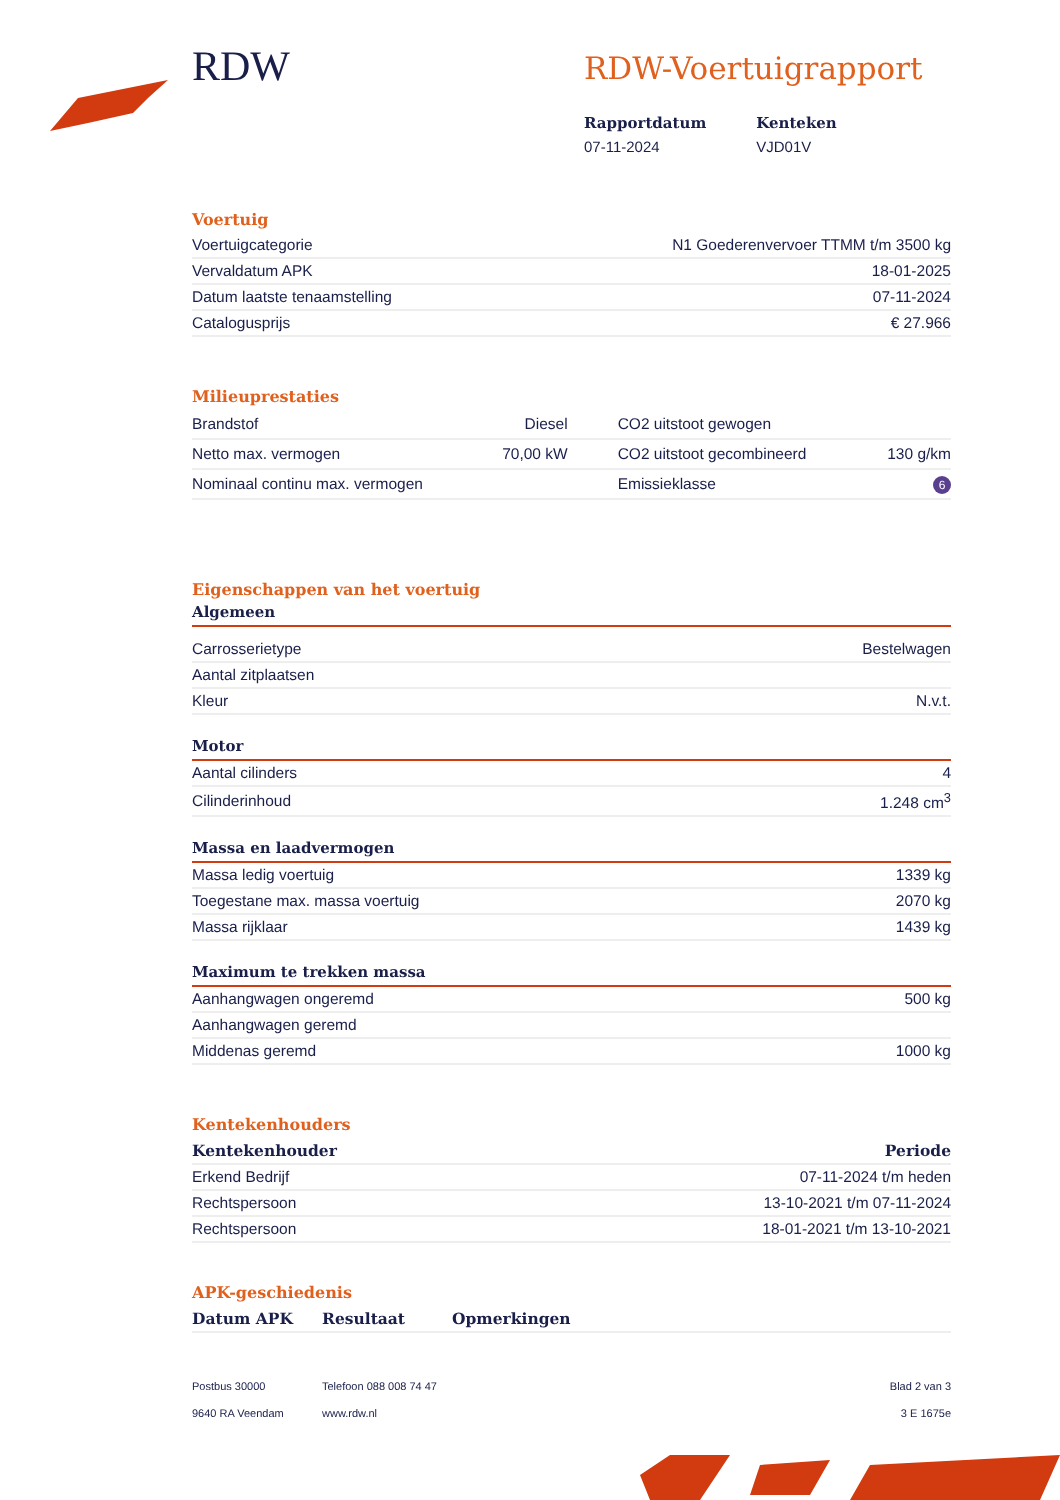RDW
RDW-Voertuigrapport
Rapportdatum
07-11-2024
Kenteken
VJD01V
Voertuig
| Voertuigcategorie | N1 Goederenvervoer TTMM t/m 3500 kg |
| Vervaldatum APK | 18-01-2025 |
| Datum laatste tenaamstelling | 07-11-2024 |
| Catalogusprijs | € 27.966 |
Milieuprestaties
| Brandstof | Diesel | CO2 uitstoot gewogen | |
| Netto max. vermogen | 70,00 kW | CO2 uitstoot gecombineerd | 130 g/km |
| Nominaal continu max. vermogen | | Emissieklasse | 6 |
Eigenschappen van het voertuig
Algemeen
| Carrosserietype | Bestelwagen |
| Aantal zitplaatsen | |
| Kleur | N.v.t. |
Motor
| Aantal cilinders | 4 |
| Cilinderinhoud | 1.248 cm<sup>3</sup> |
Massa en laadvermogen
| Massa ledig voertuig | 1339 kg |
| Toegestane max. massa voertuig | 2070 kg |
| Massa rijklaar | 1439 kg |
Maximum te trekken massa
| Aanhangwagen ongeremd | 500 kg |
| Aanhangwagen geremd | |
| Middenas geremd | 1000 kg |
Kentekenhouders
| Kentekenhouder | Periode |
| --- | --- |
| Erkend Bedrijf | 07-11-2024 t/m heden |
| Rechtspersoon | 13-10-2021 t/m 07-11-2024 |
| Rechtspersoon | 18-01-2021 t/m 13-10-2021 |
APK-geschiedenis
| Datum APK | Resultaat | Opmerkingen |
| --- | --- | --- |
Postbus 30000
9640 RA Veendam
Telefoon 088 008 74 47
www.rdw.nl
Blad 2 van 3
3 E 1675e